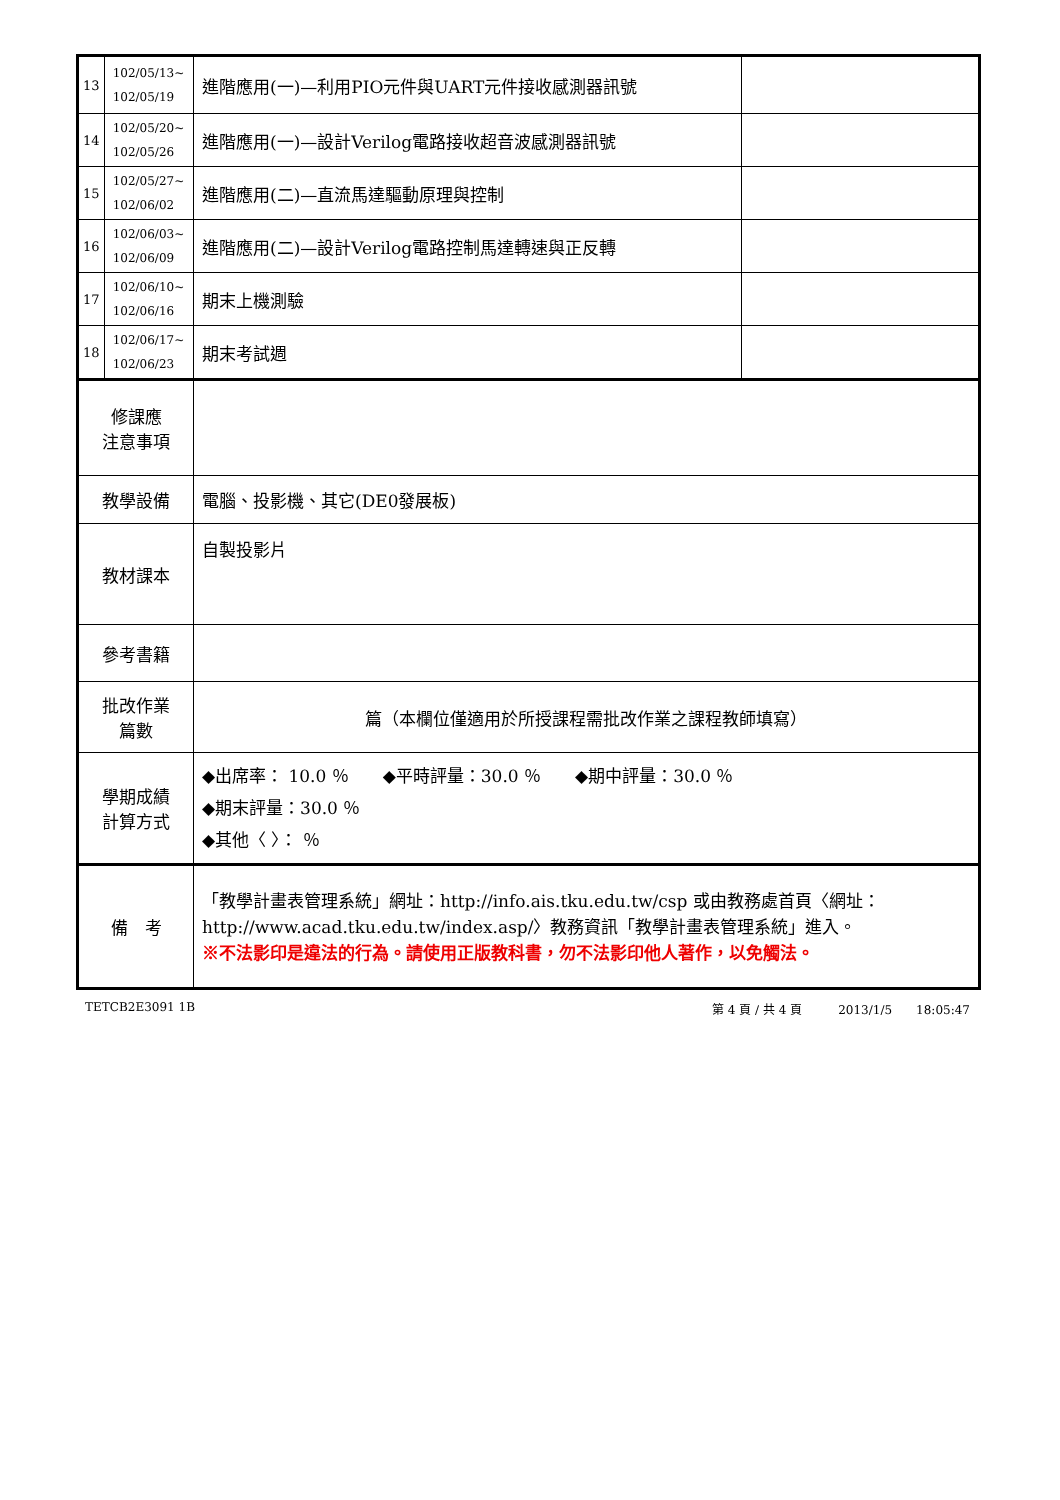| 13 | 102/05/13~ 102/05/19 | 進階應用(一)—利用PIO元件與UART元件接收感測器訊號 | |
| 14 | 102/05/20~ 102/05/26 | 進階應用(一)—設計Verilog電路接收超音波感測器訊號 | |
| 15 | 102/05/27~ 102/06/02 | 進階應用(二)—直流馬達驅動原理與控制 | |
| 16 | 102/06/03~ 102/06/09 | 進階應用(二)—設計Verilog電路控制馬達轉速與正反轉 | |
| 17 | 102/06/10~ 102/06/16 | 期末上機測驗 | |
| 18 | 102/06/17~ 102/06/23 | 期末考試週 | |
| 修課應 注意事項 | | | |
| 教學設備 | | 電腦、投影機、其它(DE0發展板) | |
| 教材課本 | | 自製投影片 | |
| 參考書籍 | | | |
| 批改作業 篇數 | | 篇（本欄位僅適用於所授課程需批改作業之課程教師填寫） | |
| 學期成績 計算方式 | | ◆出席率： 10.0 ％ ◆平時評量：30.0 ％ ◆期中評量：30.0 ％ ◆期末評量：30.0 ％ ◆其他〈 〉： ％ | |
| 備 考 | | 「教學計畫表管理系統」網址： http://info.ais.tku.edu.tw/csp 或由教務處首頁〈網址： http://www.acad.tku.edu.tw/index.asp/ 〉教務資訊「教學計畫表管理系統」進入。 ※不法影印是違法的行為。請使用正版教科書，勿不法影印他人著作，以免觸法。 | |
TETCB2E3091 1B 第 4 頁 / 共 4 頁　　　2013/1/5　　18:05:47